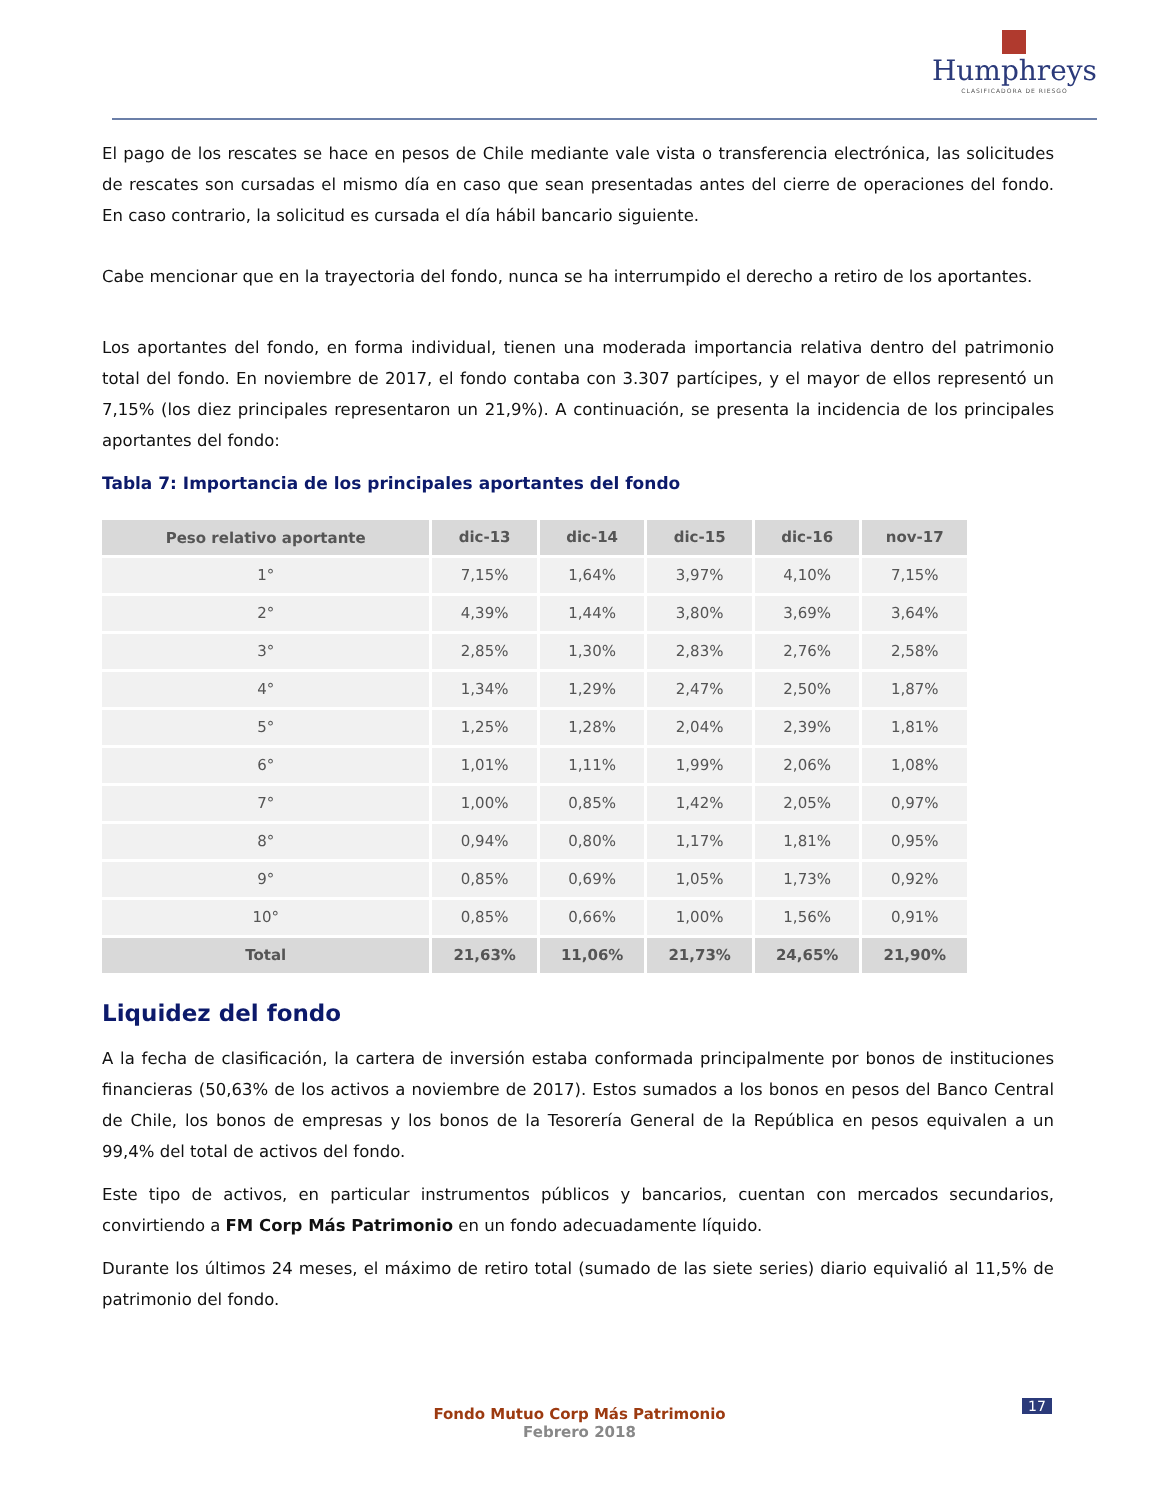Humphreys
CLASIFICADORA DE RIESGO
El pago de los rescates se hace en pesos de Chile mediante vale vista o transferencia electrónica, las solicitudes de rescates son cursadas el mismo día en caso que sean presentadas antes del cierre de operaciones del fondo. En caso contrario, la solicitud es cursada el día hábil bancario siguiente.
Cabe mencionar que en la trayectoria del fondo, nunca se ha interrumpido el derecho a retiro de los aportantes.
Los aportantes del fondo, en forma individual, tienen una moderada importancia relativa dentro del patrimonio total del fondo. En noviembre de 2017, el fondo contaba con 3.307 partícipes, y el mayor de ellos representó un 7,15% (los diez principales representaron un 21,9%). A continuación, se presenta la incidencia de los principales aportantes del fondo:
Tabla 7: Importancia de los principales aportantes del fondo
| Peso relativo aportante | dic-13 | dic-14 | dic-15 | dic-16 | nov-17 |
| --- | --- | --- | --- | --- | --- |
| 1° | 7,15% | 1,64% | 3,97% | 4,10% | 7,15% |
| 2° | 4,39% | 1,44% | 3,80% | 3,69% | 3,64% |
| 3° | 2,85% | 1,30% | 2,83% | 2,76% | 2,58% |
| 4° | 1,34% | 1,29% | 2,47% | 2,50% | 1,87% |
| 5° | 1,25% | 1,28% | 2,04% | 2,39% | 1,81% |
| 6° | 1,01% | 1,11% | 1,99% | 2,06% | 1,08% |
| 7° | 1,00% | 0,85% | 1,42% | 2,05% | 0,97% |
| 8° | 0,94% | 0,80% | 1,17% | 1,81% | 0,95% |
| 9° | 0,85% | 0,69% | 1,05% | 1,73% | 0,92% |
| 10° | 0,85% | 0,66% | 1,00% | 1,56% | 0,91% |
| Total | 21,63% | 11,06% | 21,73% | 24,65% | 21,90% |
Liquidez del fondo
A la fecha de clasificación, la cartera de inversión estaba conformada principalmente por bonos de instituciones financieras (50,63% de los activos a noviembre de 2017). Estos sumados a los bonos en pesos del Banco Central de Chile, los bonos de empresas y los bonos de la Tesorería General de la República en pesos equivalen a un 99,4% del total de activos del fondo.
Este tipo de activos, en particular instrumentos públicos y bancarios, cuentan con mercados secundarios, convirtiendo a FM Corp Más Patrimonio en un fondo adecuadamente líquido.
Durante los últimos 24 meses, el máximo de retiro total (sumado de las siete series) diario equivalió al 11,5% de patrimonio del fondo.
17
Fondo Mutuo Corp Más Patrimonio
Febrero 2018